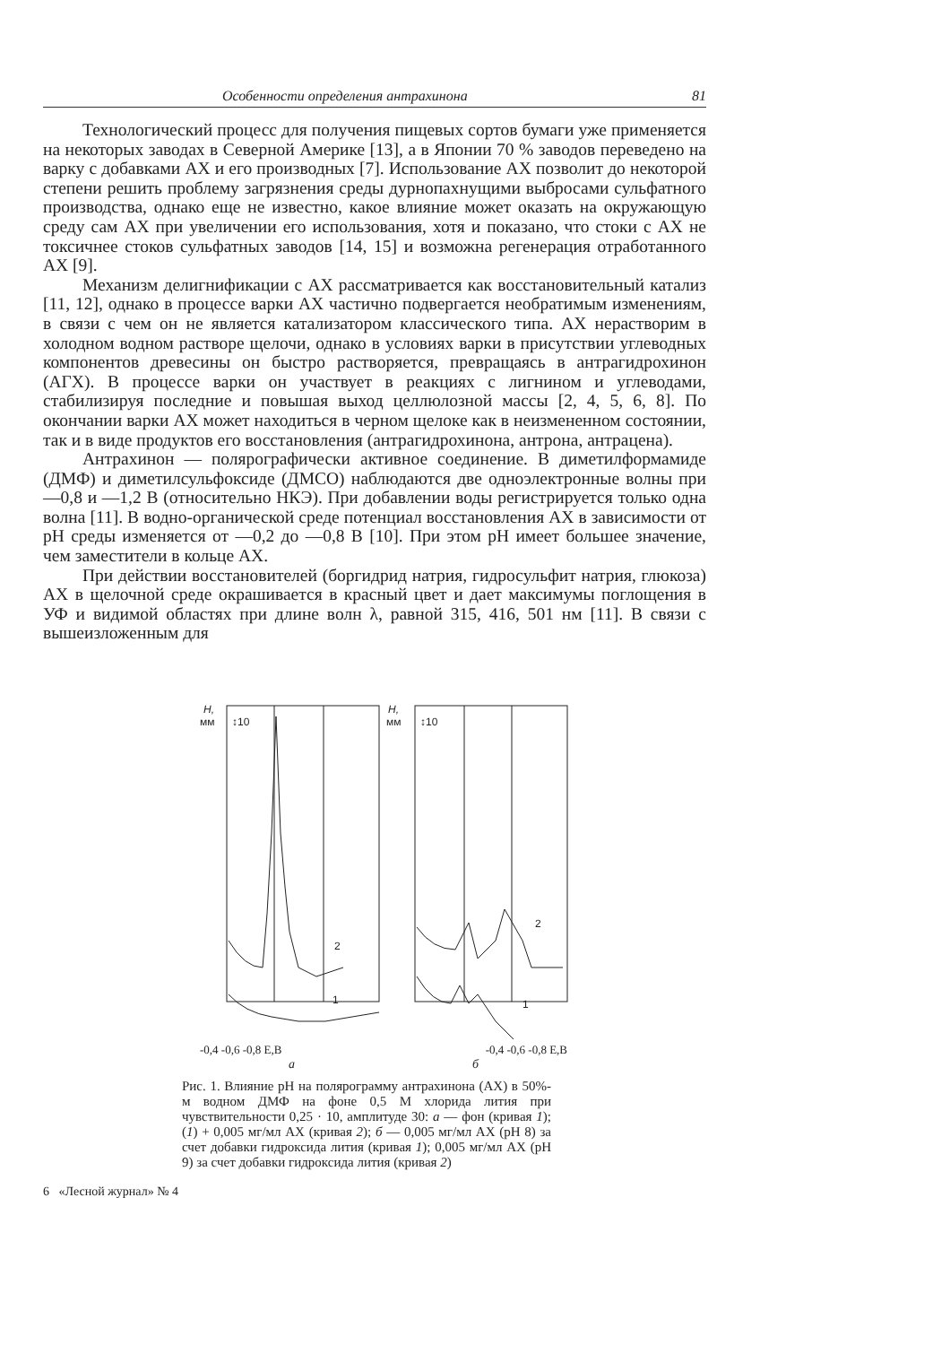Особенности определения антрахинона 81
Технологический процесс для получения пищевых сортов бумаги уже применяется на некоторых заводах в Северной Америке [13], а в Японии 70 % заводов переведено на варку с добавками АХ и его производных [7]. Использование АХ позволит до некоторой степени решить проблему загрязнения среды дурнопахнущими выбросами сульфатного производства, однако еще не известно, какое влияние может оказать на окружающую среду сам АХ при увеличении его использования, хотя и показано, что стоки с АХ не токсичнее стоков сульфатных заводов [14, 15] и возможна регенерация отработанного АХ [9].
Механизм делигнификации с АХ рассматривается как восстановительный катализ [11, 12], однако в процессе варки АХ частично подвергается необратимым изменениям, в связи с чем он не является катализатором классического типа. АХ нерастворим в холодном водном растворе щелочи, однако в условиях варки в присутствии углеводных компонентов древесины он быстро растворяется, превращаясь в антрагидрохинон (АГХ). В процессе варки он участвует в реакциях с лигнином и углеводами, стабилизируя последние и повышая выход целлюлозной массы [2, 4, 5, 6, 8]. По окончании варки АХ может находиться в черном щелоке как в неизмененном состоянии, так и в виде продуктов его восстановления (антрагидрохинона, антрона, антрацена).
Антрахинон — полярографически активное соединение. В диметилформамиде (ДМФ) и диметилсульфоксиде (ДМСО) наблюдаются две одноэлектронные волны при —0,8 и —1,2 В (относительно НКЭ). При добавлении воды регистрируется только одна волна [11]. В водно-органической среде потенциал восстановления АХ в зависимости от pH среды изменяется от —0,2 до —0,8 В [10]. При этом pH имеет большее значение, чем заместители в кольце АХ.
При действии восстановителей (боргидрид натрия, гидросульфит натрия, глюкоза) АХ в щелочной среде окрашивается в красный цвет и дает максимумы поглощения в УФ и видимой областях при длине волн λ, равной 315, 416, 501 нм [11]. В связи с вышеизложенным для
H,
мм
↕10
2
1
H,
мм
↕10
2
1
-0,4 -0,6 -0,8 E,B -0,4 -0,6 -0,8 E,B
а б
Рис. 1. Влияние pH на полярограмму антрахинона (АХ) в 50%-м водном ДМФ на фоне 0,5 М хлорида лития при чувствительности 0,25 · 10, амплитуде 30: а — фон (кривая 1); (1) + 0,005 мг/мл АХ (кривая 2); б — 0,005 мг/мл АХ (pH 8) за счет добавки гидроксида лития (кривая 1); 0,005 мг/мл АХ (pH 9) за счет добавки гидроксида лития (кривая 2)
6 «Лесной журнал» № 4